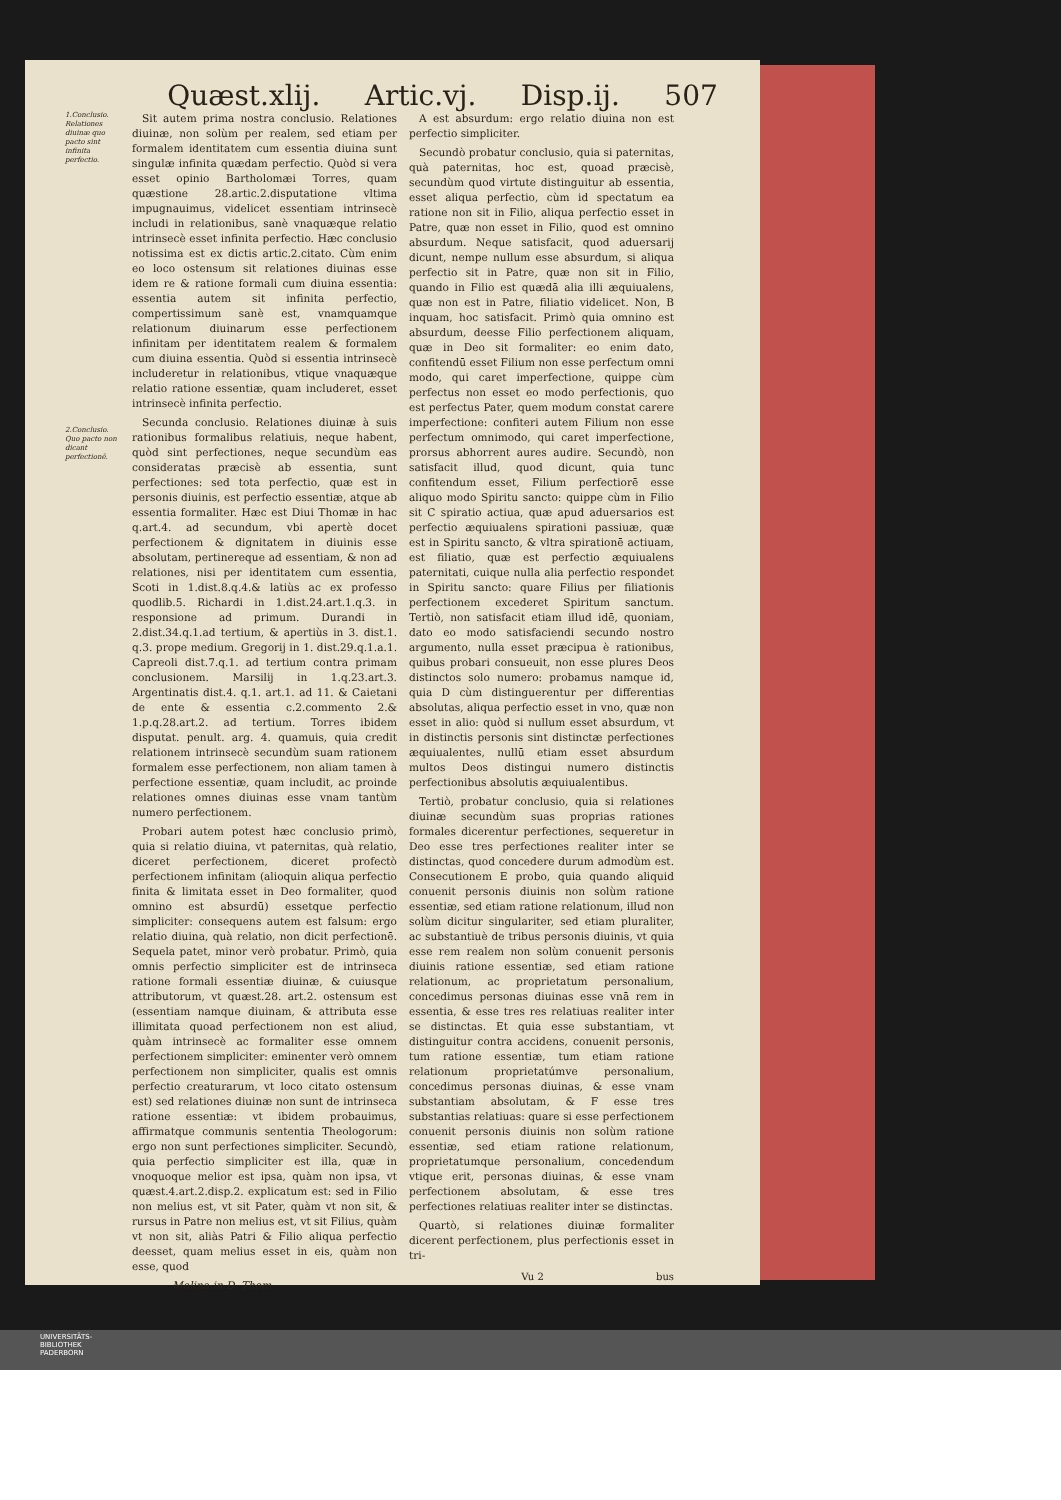Quæst.xlij. Artic.vj. Disp.ij. 507
1.Conclusio. Relationes diuinæ quo pacto sint infinita perfectio.
2.Conclusio. Quo pacto non dicant perfectionē.
Sit autem prima nostra conclusio. Relationes diuinæ, non solùm per realem, sed etiam per formalem identitatem cum essentia diuina sunt singulæ infinita quædam perfectio. Quòd si vera esset opinio Bartholomæi Torres, quam quæstione 28.artic.2.disputatione vltima impugnauimus, videlicet essentiam intrinsecè includi in relationibus, sanè vnaquæque relatio intrinsecè esset infinita perfectio. Hæc conclusio notissima est ex dictis artic.2.citato. Cùm enim eo loco ostensum sit relationes diuinas esse idem re & ratione formali cum diuina essentia: essentia autem sit infinita perfectio, compertissimum sanè est, vnamquamque relationum diuinarum esse perfectionem infinitam per identitatem realem & formalem cum diuina essentia. Quòd si essentia intrinsecè includeretur in relationibus, vtique vnaquæque relatio ratione essentiæ, quam includeret, esset intrinsecè infinita perfectio.
Secunda conclusio. Relationes diuinæ à suis rationibus formalibus relatiuis, neque habent, quòd sint perfectiones, neque secundùm eas consideratas præcisè ab essentia, sunt perfectiones: sed tota perfectio, quæ est in personis diuinis, est perfectio essentiæ, atque ab essentia formaliter. Hæc est Diui Thomæ in hac q.art.4. ad secundum, vbi apertè docet perfectionem & dignitatem in diuinis esse absolutam, pertinereque ad essentiam, & non ad relationes, nisi per identitatem cum essentia, Scoti in 1.dist.8.q.4.& latiùs ac ex professo quodlib.5. Richardi in 1.dist.24.art.1.q.3. in responsione ad primum. Durandi in 2.dist.34.q.1.ad tertium, & apertiùs in 3. dist.1. q.3. prope medium. Gregorij in 1. dist.29.q.1.a.1. Capreoli dist.7.q.1. ad tertium contra primam conclusionem. Marsilij in 1.q.23.art.3. Argentinatis dist.4. q.1. art.1. ad 11. & Caietani de ente & essentia c.2.commento 2.& 1.p.q.28.art.2. ad tertium. Torres ibidem disputat. penult. arg. 4. quamuis, quia credit relationem intrinsecè secundùm suam rationem formalem esse perfectionem, non aliam tamen à perfectione essentiæ, quam includit, ac proinde relationes omnes diuinas esse vnam tantùm numero perfectionem.
Probari autem potest hæc conclusio primò, quia si relatio diuina, vt paternitas, quà relatio, diceret perfectionem, diceret profectò perfectionem infinitam (alioquin aliqua perfectio finita & limitata esset in Deo formaliter, quod omnino est absurdū) essetque perfectio simpliciter: consequens autem est falsum: ergo relatio diuina, quà relatio, non dicit perfectionē. Sequela patet, minor verò probatur. Primò, quia omnis perfectio simpliciter est de intrinseca ratione formali essentiæ diuinæ, & cuiusque attributorum, vt quæst.28. art.2. ostensum est (essentiam namque diuinam, & attributa esse illimitata quoad perfectionem non est aliud, quàm intrinsecè ac formaliter esse omnem perfectionem simpliciter: eminenter verò omnem perfectionem non simpliciter, qualis est omnis perfectio creaturarum, vt loco citato ostensum est) sed relationes diuinæ non sunt de intrinseca ratione essentiæ: vt ibidem probauimus, affirmatque communis sententia Theologorum: ergo non sunt perfectiones simpliciter. Secundò, quia perfectio simpliciter est illa, quæ in vnoquoque melior est ipsa, quàm non ipsa, vt quæst.4.art.2.disp.2. explicatum est: sed in Filio non melius est, vt sit Pater, quàm vt non sit, & rursus in Patre non melius est, vt sit Filius, quàm vt non sit, aliàs Patri & Filio aliqua perfectio deesset, quam melius esset in eis, quàm non esse, quod
Molina in D. Thom.
A est absurdum: ergo relatio diuina non est perfectio simpliciter.
Secundò probatur conclusio, quia si paternitas, quà paternitas, hoc est, quoad præcisè, secundùm quod virtute distinguitur ab essentia, esset aliqua perfectio, cùm id spectatum ea ratione non sit in Filio, aliqua perfectio esset in Patre, quæ non esset in Filio, quod est omnino absurdum. Neque satisfacit, quod aduersarij dicunt, nempe nullum esse absurdum, si aliqua perfectio sit in Patre, quæ non sit in Filio, quando in Filio est quædā alia illi æquiualens, quæ non est in Patre, filiatio videlicet. Non, B inquam, hoc satisfacit. Primò quia omnino est absurdum, deesse Filio perfectionem aliquam, quæ in Deo sit formaliter: eo enim dato, confitendū esset Filium non esse perfectum omni modo, qui caret imperfectione, quippe cùm perfectus non esset eo modo perfectionis, quo est perfectus Pater, quem modum constat carere imperfectione: confiteri autem Filium non esse perfectum omnimodo, qui caret imperfectione, prorsus abhorrent aures audire. Secundò, non satisfacit illud, quod dicunt, quia tunc confitendum esset, Filium perfectiorē esse aliquo modo Spiritu sancto: quippe cùm in Filio sit C spiratio actiua, quæ apud aduersarios est perfectio æquiualens spirationi passiuæ, quæ est in Spiritu sancto, & vltra spirationē actiuam, est filiatio, quæ est perfectio æquiualens paternitati, cuique nulla alia perfectio respondet in Spiritu sancto: quare Filius per filiationis perfectionem excederet Spiritum sanctum. Tertiò, non satisfacit etiam illud idē, quoniam, dato eo modo satisfaciendi secundo nostro argumento, nulla esset præcipua è rationibus, quibus probari consueuit, non esse plures Deos distinctos solo numero: probamus namque id, quia D cùm distinguerentur per differentias absolutas, aliqua perfectio esset in vno, quæ non esset in alio: quòd si nullum esset absurdum, vt in distinctis personis sint distinctæ perfectiones æquiualentes, nullū etiam esset absurdum multos Deos distingui numero distinctis perfectionibus absolutis æquiualentibus.
Tertiò, probatur conclusio, quia si relationes diuinæ secundùm suas proprias rationes formales dicerentur perfectiones, sequeretur in Deo esse tres perfectiones realiter inter se distinctas, quod concedere durum admodùm est. Consecutionem E probo, quia quando aliquid conuenit personis diuinis non solùm ratione essentiæ, sed etiam ratione relationum, illud non solùm dicitur singulariter, sed etiam pluraliter, ac substantiuè de tribus personis diuinis, vt quia esse rem realem non solùm conuenit personis diuinis ratione essentiæ, sed etiam ratione relationum, ac proprietatum personalium, concedimus personas diuinas esse vnā rem in essentia, & esse tres res relatiuas realiter inter se distinctas. Et quia esse substantiam, vt distinguitur contra accidens, conuenit personis, tum ratione essentiæ, tum etiam ratione relationum proprietatúmve personalium, concedimus personas diuinas, & esse vnam substantiam absolutam, & F esse tres substantias relatiuas: quare si esse perfectionem conuenit personis diuinis non solùm ratione essentiæ, sed etiam ratione relationum, proprietatumque personalium, concedendum vtique erit, personas diuinas, & esse vnam perfectionem absolutam, & esse tres perfectiones relatiuas realiter inter se distinctas.
Quartò, si relationes diuinæ formaliter dicerent perfectionem, plus perfectionis esset in tri-
Vu 2 bus
UNIVERSITÄTS-
BIBLIOTHEK
PADERBORN